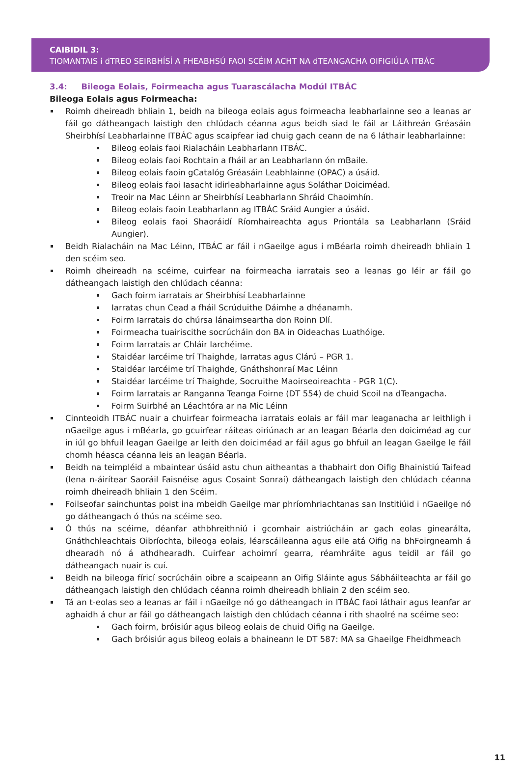CAIBIDIL 3:
TIOMANTAIS i dTREO SEIRBHÍSÍ A FHEABHSÚ FAOI SCÉIM ACHT NA dTEANGACHA OIFIGIÚLA ITBÁC
3.4: Bileoga Eolais, Foirmeacha agus Tuarascálacha Modúl ITBÁC
Bileoga Eolais agus Foirmeacha:
Roimh dheireadh bhliain 1, beidh na bileoga eolais agus foirmeacha leabharlainne seo a leanas ar fáil go dátheangach laistigh den chlúdach céanna agus beidh siad le fáil ar Láithreán Gréasáin Sheirbhísí Leabharlainne ITBÁC agus scaipfear iad chuig gach ceann de na 6 láthair leabharlainne:
Bileog eolais faoi Rialacháin Leabharlann ITBÁC.
Bileog eolais faoi Rochtain a fháil ar an Leabharlann ón mBaile.
Bileog eolais faoin gCatalóg Gréasáin Leabhlainne (OPAC) a úsáid.
Bileog eolais faoi Iasacht idirleabharlainne agus Soláthar Doiciméad.
Treoir na Mac Léinn ar Sheirbhísí Leabharlann Shráid Chaoimhín.
Bileog eolais faoin Leabharlann ag ITBÁC Sráid Aungier a úsáid.
Bileog eolais faoi Shaoráidí Ríomhaireachta agus Priontála sa Leabharlann (Sráid Aungier).
Beidh Rialacháin na Mac Léinn, ITBÁC ar fáil i nGaeilge agus i mBéarla roimh dheireadh bhliain 1 den scéim seo.
Roimh dheireadh na scéime, cuirfear na foirmeacha iarratais seo a leanas go léir ar fáil go dátheangach laistigh den chlúdach céanna:
Gach foirm iarratais ar Sheirbhísí Leabharlainne
Iarratas chun Cead a fháil Scrúduithe Dáimhe a dhéanamh.
Foirm Iarratais do chúrsa lánaimseartha don Roinn Dlí.
Foirmeacha tuairiscithe socrúcháin don BA in Oideachas Luathóige.
Foirm Iarratais ar Chláir Iarchéime.
Staidéar Iarcéime trí Thaighde, Iarratas agus Clárú – PGR 1.
Staidéar Iarcéime trí Thaighde, Gnáthshonraí Mac Léinn
Staidéar Iarcéime trí Thaighde, Socruithe Maoirseoireachta - PGR 1(C).
Foirm Iarratais ar Ranganna Teanga Foirne (DT 554) de chuid Scoil na dTeangacha.
Foirm Suirbhé an Léachtóra ar na Mic Léinn
Cinnteoidh ITBÁC nuair a chuirfear foirmeacha iarratais eolais ar fáil mar leaganacha ar leithligh i nGaeilge agus i mBéarla, go gcuirfear ráiteas oiriúnach ar an leagan Béarla den doiciméad ag cur in iúl go bhfuil leagan Gaeilge ar leith den doiciméad ar fáil agus go bhfuil an leagan Gaeilge le fáil chomh héasca céanna leis an leagan Béarla.
Beidh na teimpléid a mbaintear úsáid astu chun aitheantas a thabhairt don Oifig Bhainistiú Taifead (lena n-áirítear Saoráil Faisnéise agus Cosaint Sonraí) dátheangach laistigh den chlúdach céanna roimh dheireadh bhliain 1 den Scéim.
Foilseofar sainchuntas poist ina mbeidh Gaeilge mar phríomhriachtanas san Institiúid i nGaeilge nó go dátheangach ó thús na scéime seo.
Ó thús na scéime, déanfar athbhreithniú i gcomhair aistriúcháin ar gach eolas ginearálta, Gnáthchleachtais Oibríochta, bileoga eolais, léarscáileanna agus eile atá Oifig na bhFoirgneamh á dhearadh nó á athdhearadh. Cuirfear achoimrí gearra, réamhráite agus teidil ar fáil go dátheangach nuair is cuí.
Beidh na bileoga fíricí socrúcháin oibre a scaipeann an Oifig Sláinte agus Sábháilteachta ar fáil go dátheangach laistigh den chlúdach céanna roimh dheireadh bhliain 2 den scéim seo.
Tá an t-eolas seo a leanas ar fáil i nGaeilge nó go dátheangach in ITBÁC faoi láthair agus leanfar ar aghaidh á chur ar fáil go dátheangach laistigh den chlúdach céanna i rith shaolré na scéime seo:
Gach foirm, bróisiúr agus bileog eolais de chuid Oifig na Gaeilge.
Gach bróisiúr agus bileog eolais a bhaineann le DT 587: MA sa Ghaeilge Fheidhmeach
11